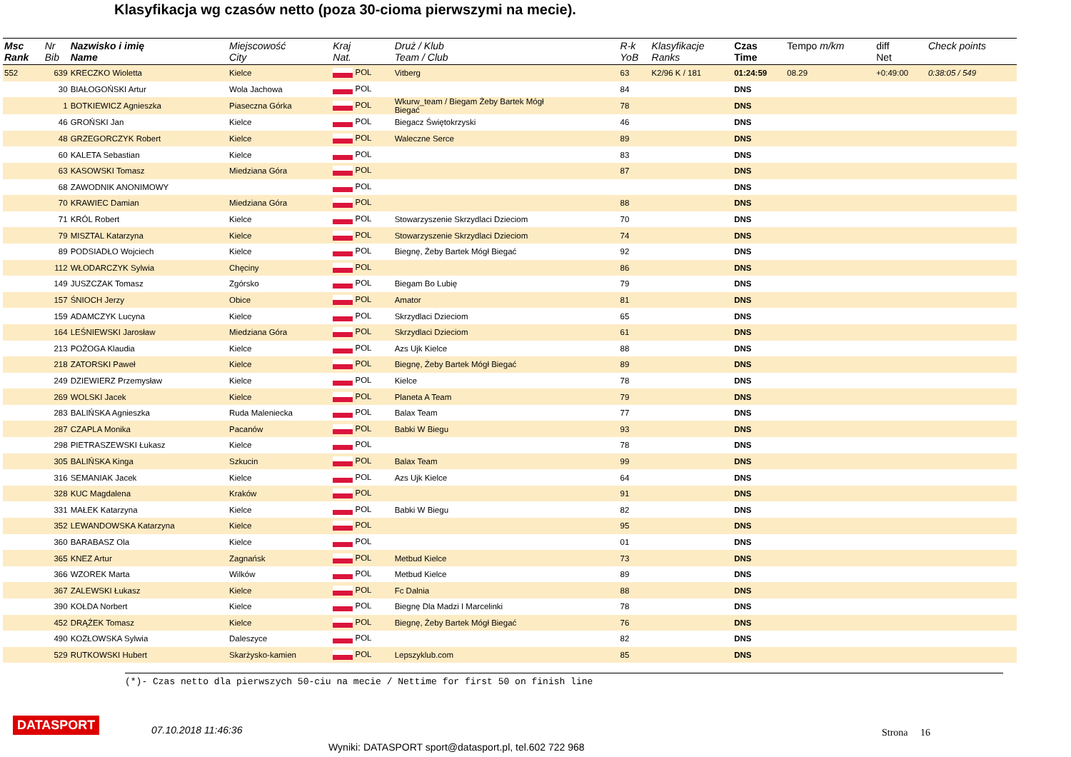Klasyfikacja wg czasów netto (poza 30-cioma pierwszymi na mecie).
| Msc Rank | Nr Bib | Nazwisko i imię Name | Miejscowość City | Kraj Nat. | Druż / Klub Team / Club | R-k YoB | Klasyfikacje Ranks | Czas Time | Tempo m/km | diff Net | Check points |
| --- | --- | --- | --- | --- | --- | --- | --- | --- | --- | --- | --- |
| 552 | 639 | KRECZKO Wioletta | Kielce | POL | Vitberg | 63 | K2/96 K / 181 | 01:24:59 | 08.29 | +0:49:00 | 0:38:05 / 549 |
| | 30 | BIAŁOGOŃSKI Artur | Wola Jachowa | POL | | 84 | | DNS | | | |
| | 1 | BOTKIEWICZ Agnieszka | Piaseczna Górka | POL | Wkurw_team / Biegam Żeby Bartek Mógł Biegać | 78 | | DNS | | | |
| | 46 | GROŃSKI Jan | Kielce | POL | Biegacz Świętokrzyski | 46 | | DNS | | | |
| | 48 | GRZEGORCZYK Robert | Kielce | POL | Waleczne Serce | 89 | | DNS | | | |
| | 60 | KALETA Sebastian | Kielce | POL | | 83 | | DNS | | | |
| | 63 | KASOWSKI Tomasz | Miedziana Góra | POL | | 87 | | DNS | | | |
| | 68 | ZAWODNIK ANONIMOWY | | POL | | | | DNS | | | |
| | 70 | KRAWIEC Damian | Miedziana Góra | POL | | 88 | | DNS | | | |
| | 71 | KRÓL Robert | Kielce | POL | Stowarzyszenie Skrzydlaci Dzieciom | 70 | | DNS | | | |
| | 79 | MISZTAL Katarzyna | Kielce | POL | Stowarzyszenie Skrzydlaci Dzieciom | 74 | | DNS | | | |
| | 89 | PODSIADŁO Wojciech | Kielce | POL | Biegnę, Żeby Bartek Mógł Biegać | 92 | | DNS | | | |
| | 112 | WŁODARCZYK Sylwia | Chęciny | POL | | 86 | | DNS | | | |
| | 149 | JUSZCZAK Tomasz | Zgórsko | POL | Biegam Bo Lubię | 79 | | DNS | | | |
| | 157 | ŚNIOCH Jerzy | Obice | POL | Amator | 81 | | DNS | | | |
| | 159 | ADAMCZYK Lucyna | Kielce | POL | Skrzydlaci Dzieciom | 65 | | DNS | | | |
| | 164 | LEŚNIEWSKI Jarosław | Miedziana Góra | POL | Skrzydlaci Dzieciom | 61 | | DNS | | | |
| | 213 | POŻOGA Klaudia | Kielce | POL | Azs Ujk Kielce | 88 | | DNS | | | |
| | 218 | ZATORSKI Paweł | Kielce | POL | Biegnę, Żeby Bartek Mógł Biegać | 89 | | DNS | | | |
| | 249 | DZIEWIERZ Przemysław | Kielce | POL | Kielce | 78 | | DNS | | | |
| | 269 | WOLSKI Jacek | Kielce | POL | Planeta A Team | 79 | | DNS | | | |
| | 283 | BALIŃSKA Agnieszka | Ruda Maleniecka | POL | Balax Team | 77 | | DNS | | | |
| | 287 | CZAPLA Monika | Pacanów | POL | Babki W Biegu | 93 | | DNS | | | |
| | 298 | PIETRASZEWSKI Łukasz | Kielce | POL | | 78 | | DNS | | | |
| | 305 | BALIŃSKA Kinga | Szkucin | POL | Balax Team | 99 | | DNS | | | |
| | 316 | SEMANIAK Jacek | Kielce | POL | Azs Ujk Kielce | 64 | | DNS | | | |
| | 328 | KUC Magdalena | Kraków | POL | | 91 | | DNS | | | |
| | 331 | MAŁEK Katarzyna | Kielce | POL | Babki W Biegu | 82 | | DNS | | | |
| | 352 | LEWANDOWSKA Katarzyna | Kielce | POL | | 95 | | DNS | | | |
| | 360 | BARABASZ Ola | Kielce | POL | | 01 | | DNS | | | |
| | 365 | KNEZ Artur | Zagnańsk | POL | Metbud Kielce | 73 | | DNS | | | |
| | 366 | WZOREK Marta | Wilków | POL | Metbud Kielce | 89 | | DNS | | | |
| | 367 | ZALEWSKI Łukasz | Kielce | POL | Fc Dalnia | 88 | | DNS | | | |
| | 390 | KOŁDA Norbert | Kielce | POL | Biegnę Dla Madzi I Marcelinki | 78 | | DNS | | | |
| | 452 | DRĄŻEK Tomasz | Kielce | POL | Biegnę, Żeby Bartek Mógł Biegać | 76 | | DNS | | | |
| | 490 | KOZŁOWSKA Sylwia | Daleszyce | POL | | 82 | | DNS | | | |
| | 529 | RUTKOWSKI Hubert | Skarżysko-kamien | POL | Lepszyklub.com | 85 | | DNS | | | |
(*)- Czas netto dla pierwszych 50-ciu na mecie / Nettime for first 50 on finish line
DATASPORT 07.10.2018 11:46:36 Strona 16
Wyniki: DATASPORT sport@datasport.pl, tel.602 722 968